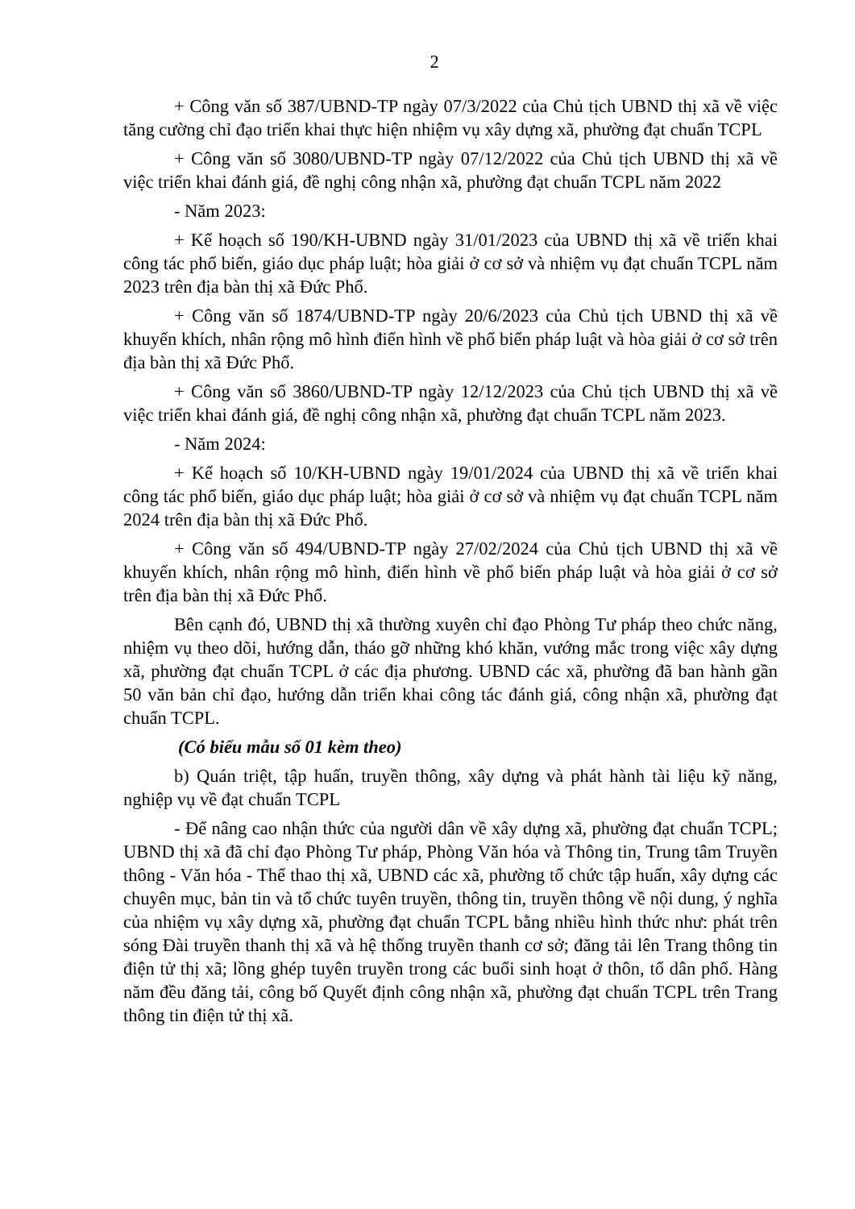2
+ Công văn số 387/UBND-TP ngày 07/3/2022 của Chủ tịch UBND thị xã về việc tăng cường chỉ đạo triển khai thực hiện nhiệm vụ xây dựng xã, phường đạt chuẩn TCPL
+ Công văn số 3080/UBND-TP ngày 07/12/2022 của Chủ tịch UBND thị xã về việc triển khai đánh giá, đề nghị công nhận xã, phường đạt chuẩn TCPL năm 2022
- Năm 2023:
+ Kế hoạch số 190/KH-UBND ngày 31/01/2023 của UBND thị xã về triển khai công tác phổ biến, giáo dục pháp luật; hòa giải ở cơ sở và nhiệm vụ đạt chuẩn TCPL năm 2023 trên địa bàn thị xã Đức Phổ.
+ Công văn số 1874/UBND-TP ngày 20/6/2023 của Chủ tịch UBND thị xã về khuyến khích, nhân rộng mô hình điển hình về phổ biến pháp luật và hòa giải ở cơ sở trên địa bàn thị xã Đức Phổ.
+ Công văn số 3860/UBND-TP ngày 12/12/2023 của Chủ tịch UBND thị xã về việc triển khai đánh giá, đề nghị công nhận xã, phường đạt chuẩn TCPL năm 2023.
- Năm 2024:
+ Kế hoạch số 10/KH-UBND ngày 19/01/2024 của UBND thị xã về triển khai công tác phổ biến, giáo dục pháp luật; hòa giải ở cơ sở và nhiệm vụ đạt chuẩn TCPL năm 2024 trên địa bàn thị xã Đức Phổ.
+ Công văn số 494/UBND-TP ngày 27/02/2024 của Chủ tịch UBND thị xã về khuyến khích, nhân rộng mô hình, điển hình về phổ biến pháp luật và hòa giải ở cơ sở trên địa bàn thị xã Đức Phổ.
Bên cạnh đó, UBND thị xã thường xuyên chỉ đạo Phòng Tư pháp theo chức năng, nhiệm vụ theo dõi, hướng dẫn, tháo gỡ những khó khăn, vướng mắc trong việc xây dựng xã, phường đạt chuẩn TCPL ở các địa phương. UBND các xã, phường đã ban hành gần 50 văn bản chỉ đạo, hướng dẫn triển khai công tác đánh giá, công nhận xã, phường đạt chuẩn TCPL.
(Có biểu mẫu số 01 kèm theo)
b) Quán triệt, tập huấn, truyền thông, xây dựng và phát hành tài liệu kỹ năng, nghiệp vụ về đạt chuẩn TCPL
- Để nâng cao nhận thức của người dân về xây dựng xã, phường đạt chuẩn TCPL; UBND thị xã đã chỉ đạo Phòng Tư pháp, Phòng Văn hóa và Thông tin, Trung tâm Truyền thông - Văn hóa - Thể thao thị xã, UBND các xã, phường tổ chức tập huấn, xây dựng các chuyên mục, bản tin và tổ chức tuyên truyền, thông tin, truyền thông về nội dung, ý nghĩa của nhiệm vụ xây dựng xã, phường đạt chuẩn TCPL bằng nhiều hình thức như: phát trên sóng Đài truyền thanh thị xã và hệ thống truyền thanh cơ sở; đăng tải lên Trang thông tin điện tử thị xã; lồng ghép tuyên truyền trong các buổi sinh hoạt ở thôn, tổ dân phố. Hàng năm đều đăng tải, công bố Quyết định công nhận xã, phường đạt chuẩn TCPL trên Trang thông tin điện tử thị xã.